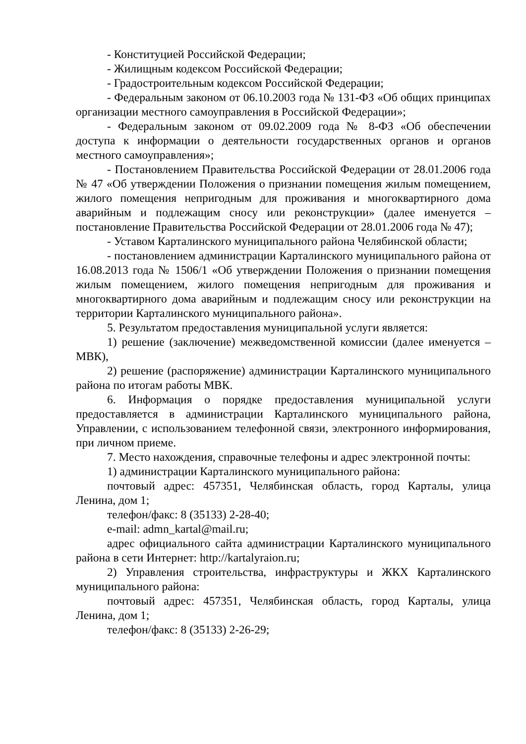- Конституцией Российской Федерации;
- Жилищным кодексом Российской Федерации;
- Градостроительным кодексом Российской Федерации;
- Федеральным законом от 06.10.2003 года № 131-ФЗ «Об общих принципах организации местного самоуправления в Российской Федерации»;
- Федеральным законом от 09.02.2009 года № 8-ФЗ «Об обеспечении доступа к информации о деятельности государственных органов и органов местного самоуправления»;
- Постановлением Правительства Российской Федерации от 28.01.2006 года № 47 «Об утверждении Положения о признании помещения жилым помещением, жилого помещения непригодным для проживания и многоквартирного дома аварийным и подлежащим сносу или реконструкции» (далее именуется – постановление Правительства Российской Федерации от 28.01.2006 года № 47);
- Уставом Карталинского муниципального района Челябинской области;
- постановлением администрации Карталинского муниципального района от 16.08.2013 года № 1506/1 «Об утверждении Положения о признании помещения жилым помещением, жилого помещения непригодным для проживания и многоквартирного дома аварийным и подлежащим сносу или реконструкции на территории Карталинского муниципального района».
5. Результатом предоставления муниципальной услуги является:
1) решение (заключение) межведомственной комиссии (далее именуется – МВК),
2) решение (распоряжение) администрации Карталинского муниципального района по итогам работы МВК.
6. Информация о порядке предоставления муниципальной услуги предоставляется в администрации Карталинского муниципального района, Управлении, с использованием телефонной связи, электронного информирования, при личном приеме.
7. Место нахождения, справочные телефоны и адрес электронной почты:
1) администрации Карталинского муниципального района:
почтовый адрес: 457351, Челябинская область, город Карталы, улица Ленина, дом 1;
телефон/факс: 8 (35133) 2-28-40;
e-mail: admn_kartal@mail.ru;
адрес официального сайта администрации Карталинского муниципального района в сети Интернет: http://kartalyraion.ru;
2) Управления строительства, инфраструктуры и ЖКХ Карталинского муниципального района:
почтовый адрес: 457351, Челябинская область, город Карталы, улица Ленина, дом 1;
телефон/факс: 8 (35133) 2-26-29;